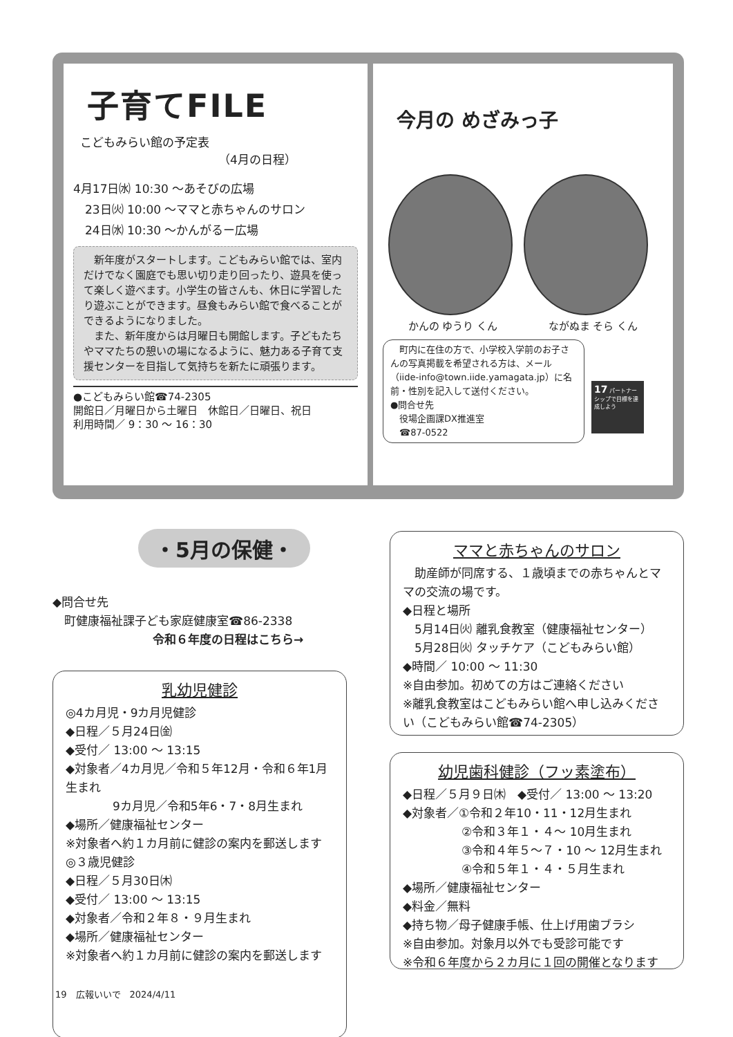子育てFILE
こどもみらい館の予定表
（4月の日程）
4月17日㈬ 10:30 ～あそびの広場
　23日㈫ 10:00 ～ママと赤ちゃんのサロン
　24日㈬ 10:30 ～かんがるー広場
　新年度がスタートします。こどもみらい館では、室内だけでなく園庭でも思い切り走り回ったり、遊具を使って楽しく遊べます。小学生の皆さんも、休日に学習したり遊ぶことができます。昼食もみらい館で食べることができるようになりました。
　また、新年度からは月曜日も開館します。子どもたちやママたちの憩いの場になるように、魅力ある子育て支援センターを目指して気持ちを新たに頑張ります。
●こどもみらい館☎74‑2305
開館日／月曜日から土曜日　休館日／日曜日、祝日
利用時間／ 9：30 ～ 16：30
今月の めざみっ子
かんの ゆうり くん ながぬま そら くん
　町内に在住の方で、小学校入学前のお子さんの写真掲載を希望される方は、メール（iide-info@town.iide.yamagata.jp）に名前・性別を記入して送付ください。
●問合せ先
　役場企画課DX推進室
　☎87‑0522
17 パートナーシップで目標を達成しよう
・5月の保健・
◆問合せ先
　町健康福祉課子ども家庭健康室☎86‑2338
令和６年度の日程はこちら→
乳幼児健診
◎4カ月児・9カ月児健診
◆日程／５月24日㈮
◆受付／ 13:00 ～ 13:15
◆対象者／4カ月児／令和５年12月・令和６年1月生まれ
　　　　9カ月児／令和5年6・7・8月生まれ
◆場所／健康福祉センター
※対象者へ約１カ月前に健診の案内を郵送します
◎３歳児健診
◆日程／５月30日㈭
◆受付／ 13:00 ～ 13:15
◆対象者／令和２年８・９月生まれ
◆場所／健康福祉センター
※対象者へ約１カ月前に健診の案内を郵送します
ママと赤ちゃんのサロン
　助産師が同席する、１歳頃までの赤ちゃんとママの交流の場です。
◆日程と場所
　5月14日㈫ 離乳食教室（健康福祉センター）
　5月28日㈫ タッチケア（こどもみらい館）
◆時間／ 10:00 ～ 11:30
※自由参加。初めての方はご連絡ください
※離乳食教室はこどもみらい館へ申し込みください（こどもみらい館☎74‑2305）
幼児歯科健診（フッ素塗布）
◆日程／５月９日㈭　◆受付／ 13:00 ～ 13:20
◆対象者／①令和２年10・11・12月生まれ
　　　　　②令和３年１・４～ 10月生まれ
　　　　　③令和４年５～７・10 ～ 12月生まれ
　　　　　④令和５年１・４・５月生まれ
◆場所／健康福祉センター
◆料金／無料
◆持ち物／母子健康手帳、仕上げ用歯ブラシ
※自由参加。対象月以外でも受診可能です
※令和６年度から２カ月に１回の開催となります
19　広報いいで　2024/4/11